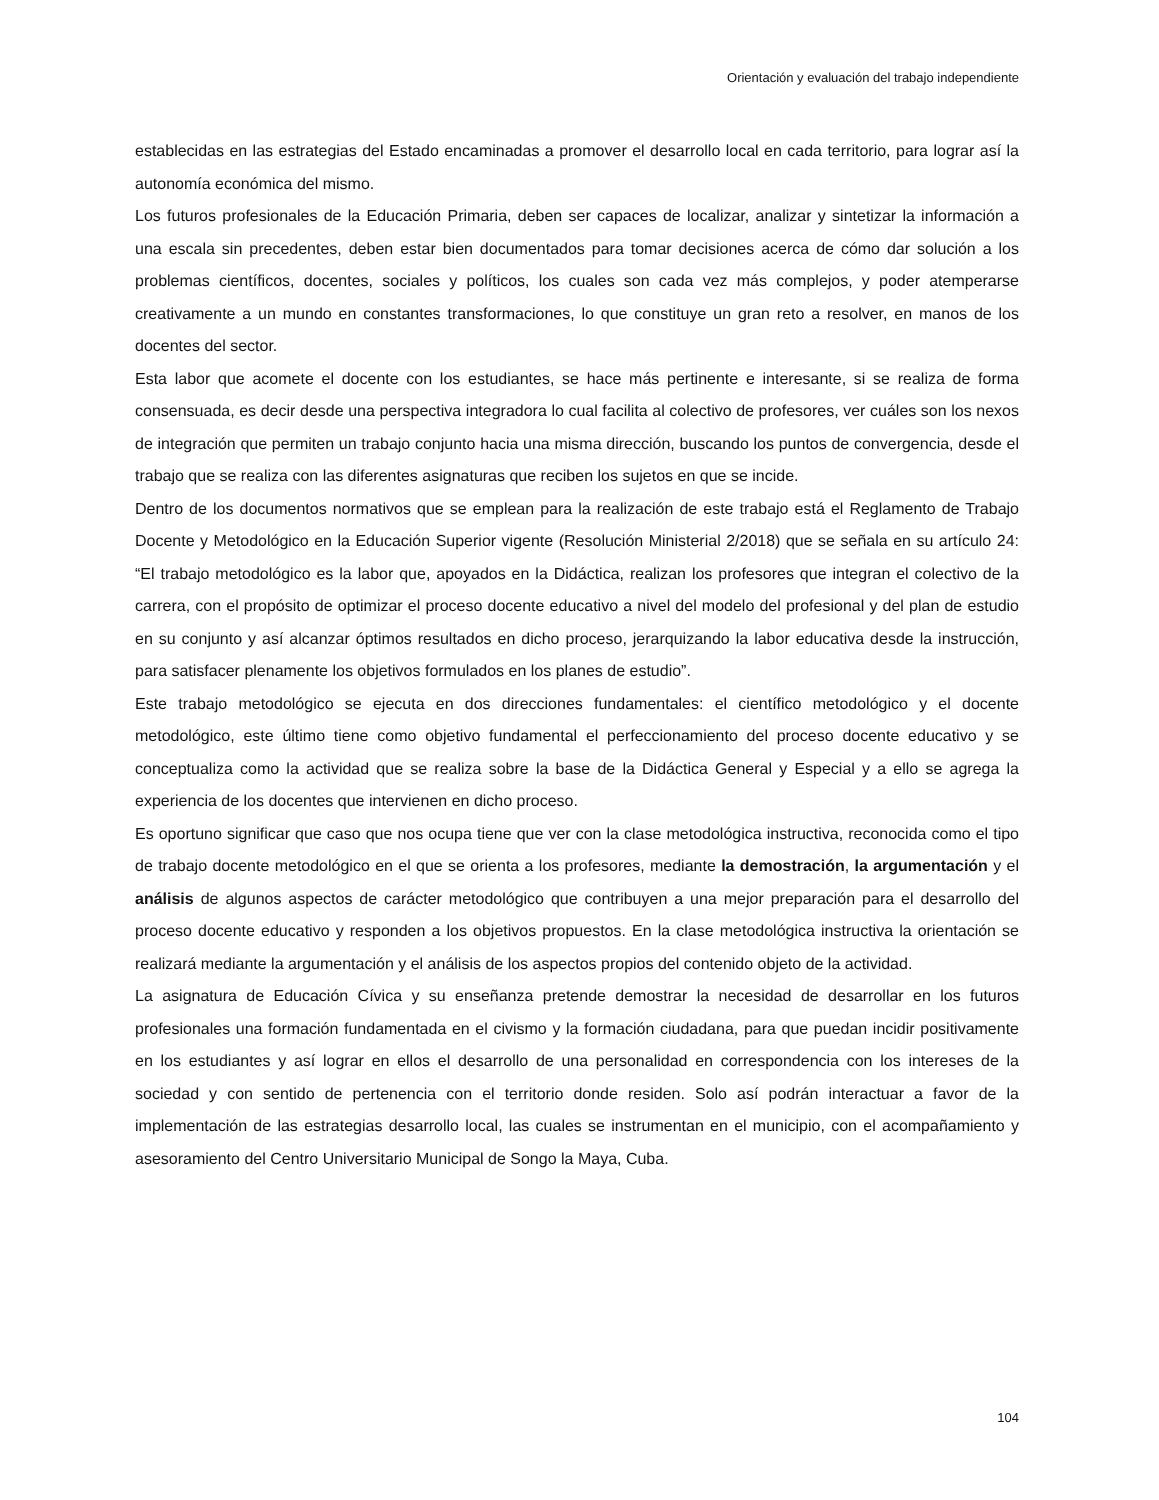Orientación y evaluación del trabajo independiente
establecidas en las estrategias del Estado encaminadas a promover el desarrollo local en cada territorio, para lograr así la autonomía económica del mismo.
Los futuros profesionales de la Educación Primaria, deben ser capaces de localizar, analizar y sintetizar la información a una escala sin precedentes, deben estar bien documentados para tomar decisiones acerca de cómo dar solución a los problemas científicos, docentes, sociales y políticos, los cuales son cada vez más complejos, y poder atemperarse creativamente a un mundo en constantes transformaciones, lo que constituye un gran reto a resolver, en manos de los docentes del sector.
Esta labor que acomete el docente con los estudiantes, se hace más pertinente e interesante, si se realiza de forma consensuada, es decir desde una perspectiva integradora lo cual facilita al colectivo de profesores, ver cuáles son los nexos de integración que permiten un trabajo conjunto hacia una misma dirección, buscando los puntos de convergencia, desde el trabajo que se realiza con las diferentes asignaturas que reciben los sujetos en que se incide.
Dentro de los documentos normativos que se emplean para la realización de este trabajo está el Reglamento de Trabajo Docente y Metodológico en la Educación Superior vigente (Resolución Ministerial 2/2018) que se señala en su artículo 24: “El trabajo metodológico es la labor que, apoyados en la Didáctica, realizan los profesores que integran el colectivo de la carrera, con el propósito de optimizar el proceso docente educativo a nivel del modelo del profesional y del plan de estudio en su conjunto y así alcanzar óptimos resultados en dicho proceso, jerarquizando la labor educativa desde la instrucción, para satisfacer plenamente los objetivos formulados en los planes de estudio”.
Este trabajo metodológico se ejecuta en dos direcciones fundamentales: el científico metodológico y el docente metodológico, este último tiene como objetivo fundamental el perfeccionamiento del proceso docente educativo y se conceptualiza como la actividad que se realiza sobre la base de la Didáctica General y Especial y a ello se agrega la experiencia de los docentes que intervienen en dicho proceso.
Es oportuno significar que caso que nos ocupa tiene que ver con la clase metodológica instructiva, reconocida como el tipo de trabajo docente metodológico en el que se orienta a los profesores, mediante la demostración, la argumentación y el análisis de algunos aspectos de carácter metodológico que contribuyen a una mejor preparación para el desarrollo del proceso docente educativo y responden a los objetivos propuestos. En la clase metodológica instructiva la orientación se realizará mediante la argumentación y el análisis de los aspectos propios del contenido objeto de la actividad.
La asignatura de Educación Cívica y su enseñanza pretende demostrar la necesidad de desarrollar en los futuros profesionales una formación fundamentada en el civismo y la formación ciudadana, para que puedan incidir positivamente en los estudiantes y así lograr en ellos el desarrollo de una personalidad en correspondencia con los intereses de la sociedad y con sentido de pertenencia con el territorio donde residen. Solo así podrán interactuar a favor de la implementación de las estrategias desarrollo local, las cuales se instrumentan en el municipio, con el acompañamiento y asesoramiento del Centro Universitario Municipal de Songo la Maya, Cuba.
104